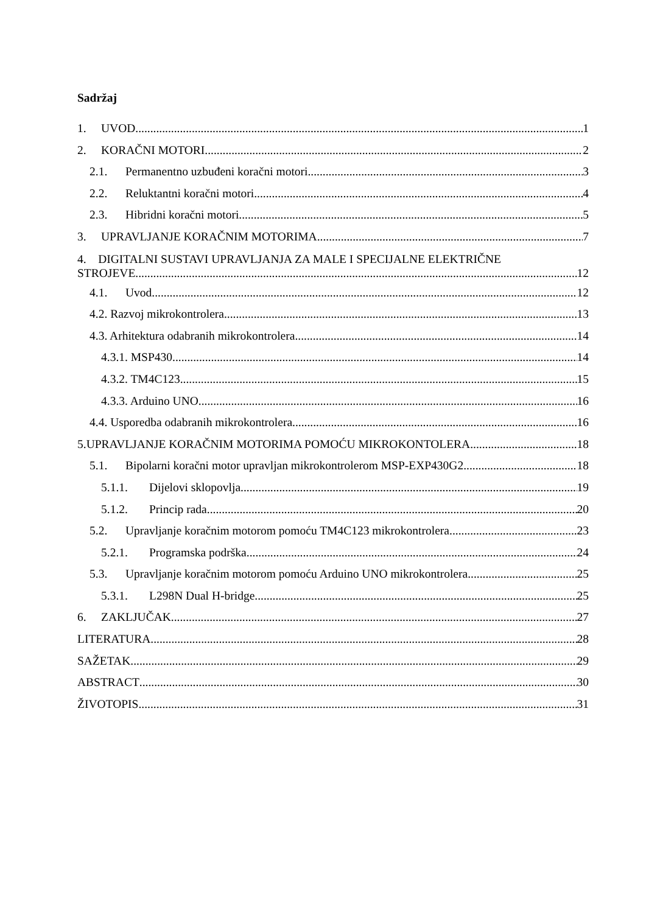Sadržaj
1. UVOD 1
2. KORAČNI MOTORI 2
2.1. Permanentno uzbuđeni koračni motori 3
2.2. Reluktantni koračni motori 4
2.3. Hibridni koračni motori 5
3. UPRAVLJANJE KORAČNIM MOTORIMA 7
4. DIGITALNI SUSTAVI UPRAVLJANJA ZA MALE I SPECIJALNE ELEKTRIČNE
STROJEVE 12
4.1. Uvod 12
4.2. Razvoj mikrokontrolera 13
4.3. Arhitektura odabranih mikrokontrolera 14
4.3.1. MSP430 14
4.3.2. TM4C123 15
4.3.3. Arduino UNO 16
4.4. Usporedba odabranih mikrokontrolera 16
5.UPRAVLJANJE KORAČNIM MOTORIMA POMOĆU MIKROKONTOLERA 18
5.1. Bipolarni koračni motor upravljan mikrokontrolerom MSP-EXP430G2 18
5.1.1. Dijelovi sklopovlja 19
5.1.2. Princip rada 20
5.2. Upravljanje koračnim motorom pomoću TM4C123 mikrokontrolera 23
5.2.1. Programska podrška 24
5.3. Upravljanje koračnim motorom pomoću Arduino UNO mikrokontrolera 25
5.3.1. L298N Dual H-bridge 25
6. ZAKLJUČAK 27
LITERATURA 28
SAŽETAK 29
ABSTRACT 30
ŽIVOTOPIS 31